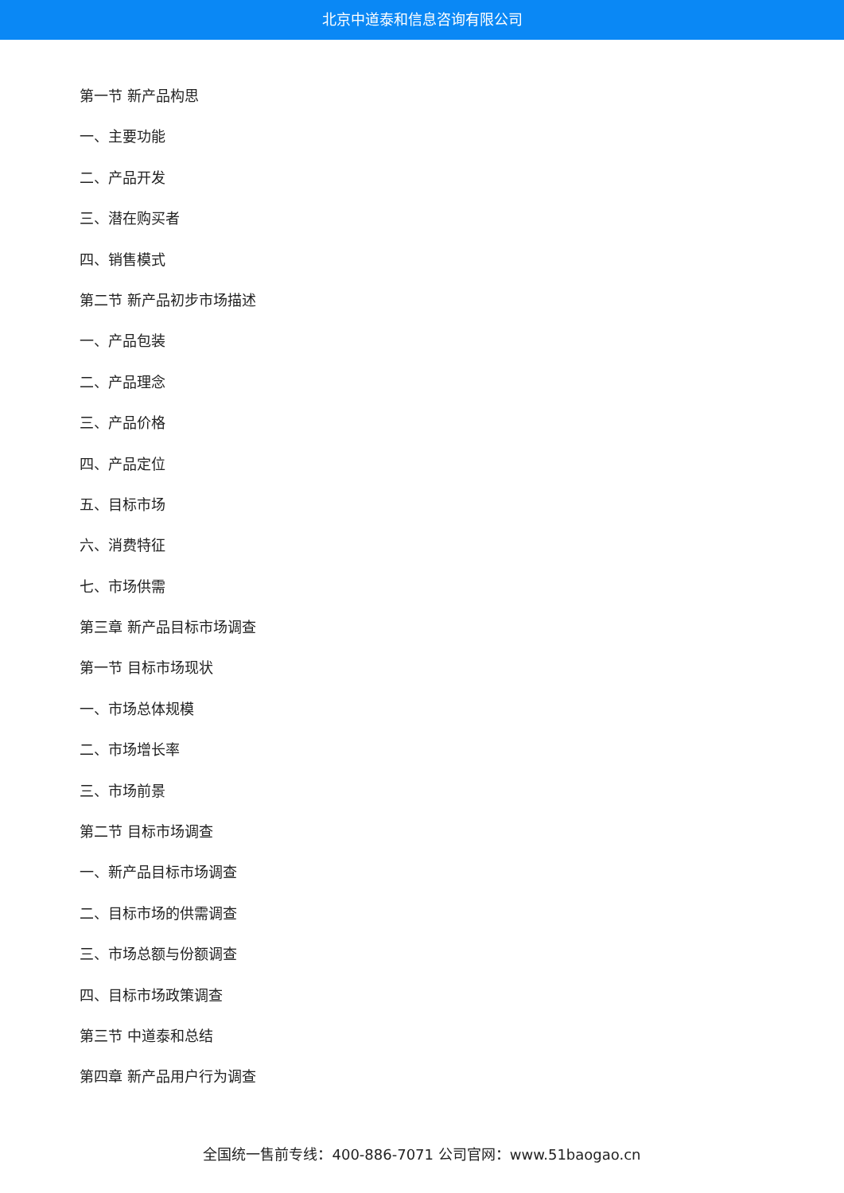北京中道泰和信息咨询有限公司
第一节 新产品构思
一、主要功能
二、产品开发
三、潜在购买者
四、销售模式
第二节 新产品初步市场描述
一、产品包装
二、产品理念
三、产品价格
四、产品定位
五、目标市场
六、消费特征
七、市场供需
第三章 新产品目标市场调查
第一节 目标市场现状
一、市场总体规模
二、市场增长率
三、市场前景
第二节 目标市场调查
一、新产品目标市场调查
二、目标市场的供需调查
三、市场总额与份额调查
四、目标市场政策调查
第三节 中道泰和总结
第四章 新产品用户行为调查
全国统一售前专线：400-886-7071 公司官网：www.51baogao.cn